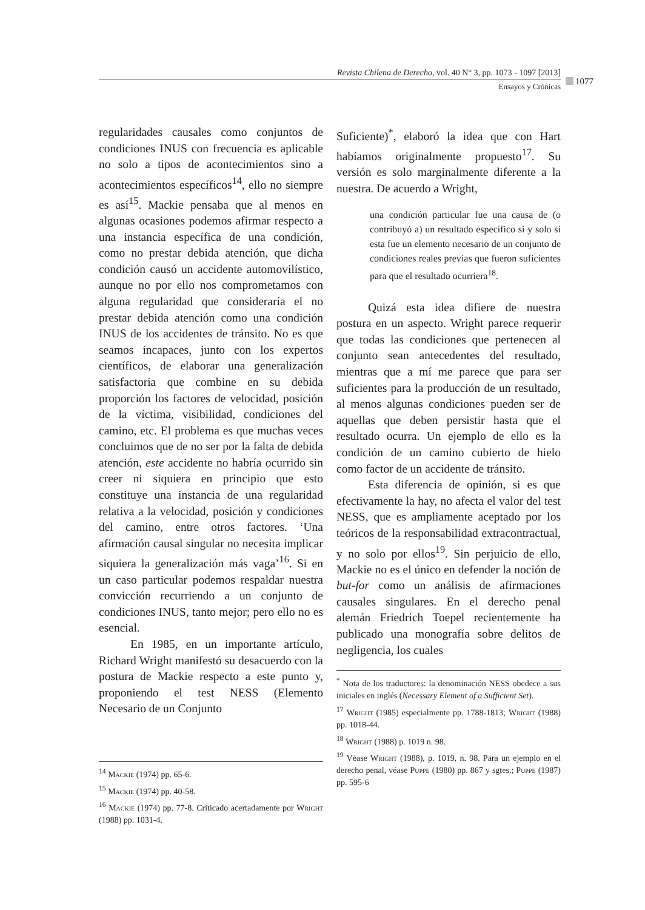Revista Chilena de Derecho, vol. 40 N° 3, pp. 1073 - 1097 [2013]
Ensayos y Crónicas
1077
regularidades causales como conjuntos de condiciones INUS con frecuencia es aplicable no solo a tipos de acontecimientos sino a acontecimientos específicos<sup>14</sup>, ello no siempre es así<sup>15</sup>. Mackie pensaba que al menos en algunas ocasiones podemos afirmar respecto a una instancia específica de una condición, como no prestar debida atención, que dicha condición causó un accidente automovilístico, aunque no por ello nos comprometamos con alguna regularidad que consideraría el no prestar debida atención como una condición INUS de los accidentes de tránsito. No es que seamos incapaces, junto con los expertos científicos, de elaborar una generalización satisfactoria que combine en su debida proporción los factores de velocidad, posición de la víctima, visibilidad, condiciones del camino, etc. El problema es que muchas veces concluimos que de no ser por la falta de debida atención, este accidente no habría ocurrido sin creer ni siquiera en principio que esto constituye una instancia de una regularidad relativa a la velocidad, posición y condiciones del camino, entre otros factores. ‘Una afirmación causal singular no necesita implicar siquiera la generalización más vaga’<sup>16</sup>. Si en un caso particular podemos respaldar nuestra convicción recurriendo a un conjunto de condiciones INUS, tanto mejor; pero ello no es esencial.
En 1985, en un importante artículo, Richard Wright manifestó su desacuerdo con la postura de Mackie respecto a este punto y, proponiendo el test NESS (Elemento Necesario de un Conjunto
<sup>14</sup> Mackie (1974) pp. 65-6.
<sup>15</sup> Mackie (1974) pp. 40-58.
<sup>16</sup> Mackie (1974) pp. 77-8. Criticado acertadamente por Wright (1988) pp. 1031-4.
Suficiente)<sup>*</sup>, elaboró la idea que con Hart habíamos originalmente propuesto<sup>17</sup>. Su versión es solo marginalmente diferente a la nuestra. De acuerdo a Wright,
una condición particular fue una causa de (o contribuyó a) un resultado específico si y solo si esta fue un elemento necesario de un conjunto de condiciones reales previas que fueron suficientes para que el resultado ocurriera<sup>18</sup>.
Quizá esta idea difiere de nuestra postura en un aspecto. Wright parece requerir que todas las condiciones que pertenecen al conjunto sean antecedentes del resultado, mientras que a mí me parece que para ser suficientes para la producción de un resultado, al menos algunas condiciones pueden ser de aquellas que deben persistir hasta que el resultado ocurra. Un ejemplo de ello es la condición de un camino cubierto de hielo como factor de un accidente de tránsito.
Esta diferencia de opinión, si es que efectivamente la hay, no afecta el valor del test NESS, que es ampliamente aceptado por los teóricos de la responsabilidad extracontractual, y no solo por ellos<sup>19</sup>. Sin perjuicio de ello, Mackie no es el único en defender la noción de but-for como un análisis de afirmaciones causales singulares. En el derecho penal alemán Friedrich Toepel recientemente ha publicado una monografía sobre delitos de negligencia, los cuales
<sup>*</sup> Nota de los traductores: la denominación NESS obedece a sus iniciales en inglés (Necessary Element of a Sufficient Set).
<sup>17</sup> Wright (1985) especialmente pp. 1788-1813; Wright (1988) pp. 1018-44.
<sup>18</sup> Wright (1988) p. 1019 n. 98.
<sup>19</sup> Véase Wright (1988), p. 1019, n. 98. Para un ejemplo en el derecho penal, véase Puppe (1980) pp. 867 y sgtes.; Puppe (1987) pp. 595-6